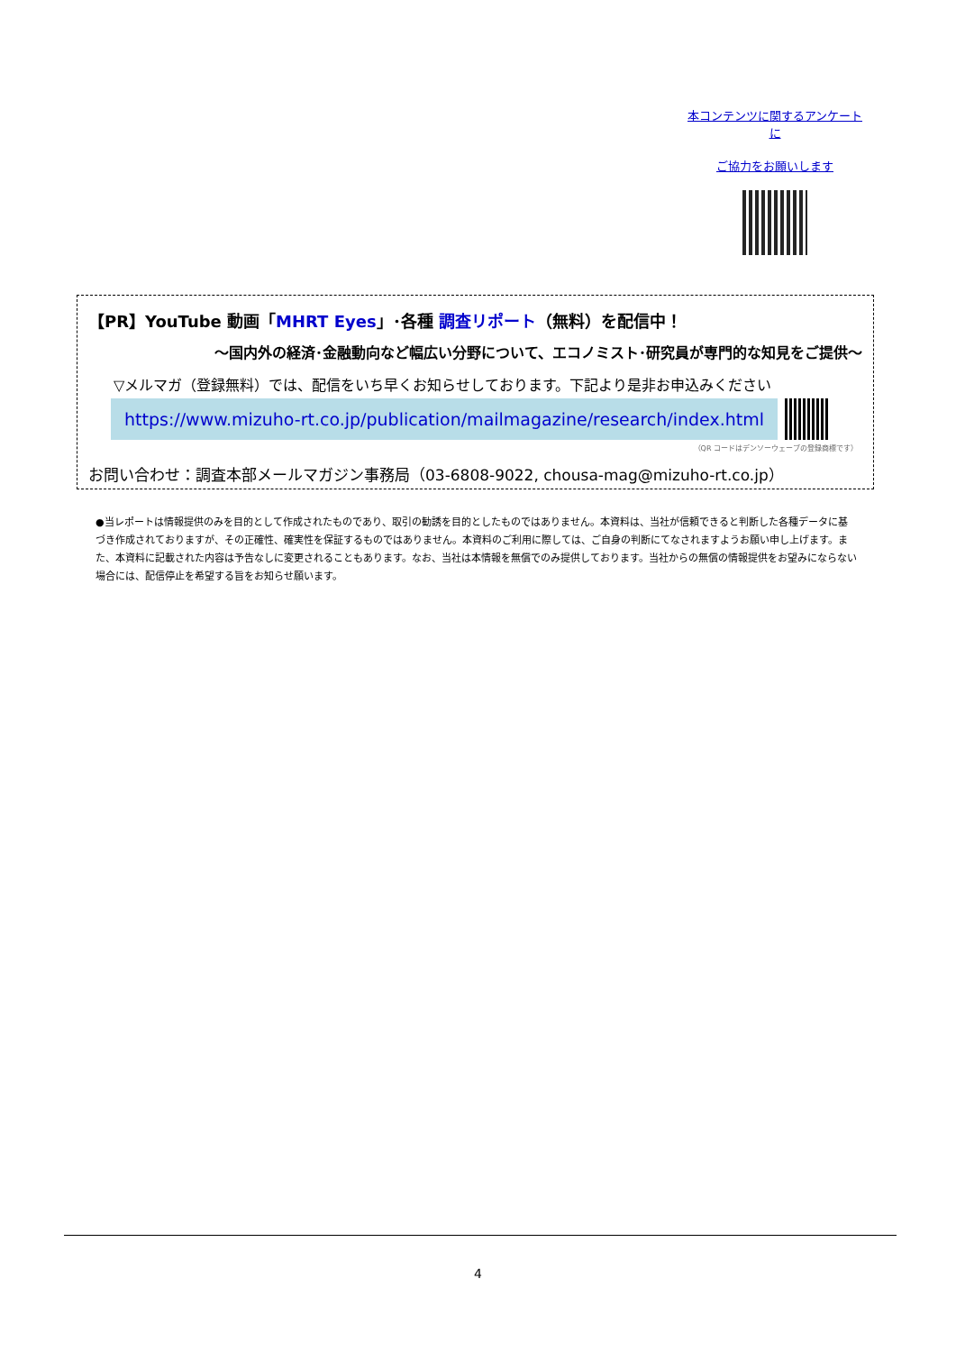本コンテンツに関するアンケートに
ご協力をお願いします
【PR】YouTube 動画「MHRT Eyes」･各種 調査リポート（無料）を配信中！
～国内外の経済･金融動向など幅広い分野について、エコノミスト･研究員が専門的な知見をご提供～
▽メルマガ（登録無料）では、配信をいち早くお知らせしております。下記より是非お申込みください
https://www.mizuho-rt.co.jp/publication/mailmagazine/research/index.html
（QR コードはデンソーウェーブの登録商標です）
お問い合わせ：調査本部メールマガジン事務局（03-6808-9022, chousa-mag@mizuho-rt.co.jp）
●当レポートは情報提供のみを目的として作成されたものであり、取引の勧誘を目的としたものではありません。本資料は、当社が信頼できると判断した各種データに基づき作成されておりますが、その正確性、確実性を保証するものではありません。本資料のご利用に際しては、ご自身の判断にてなされますようお願い申し上げます。また、本資料に記載された内容は予告なしに変更されることもあります。なお、当社は本情報を無償でのみ提供しております。当社からの無償の情報提供をお望みにならない場合には、配信停止を希望する旨をお知らせ願います。
4